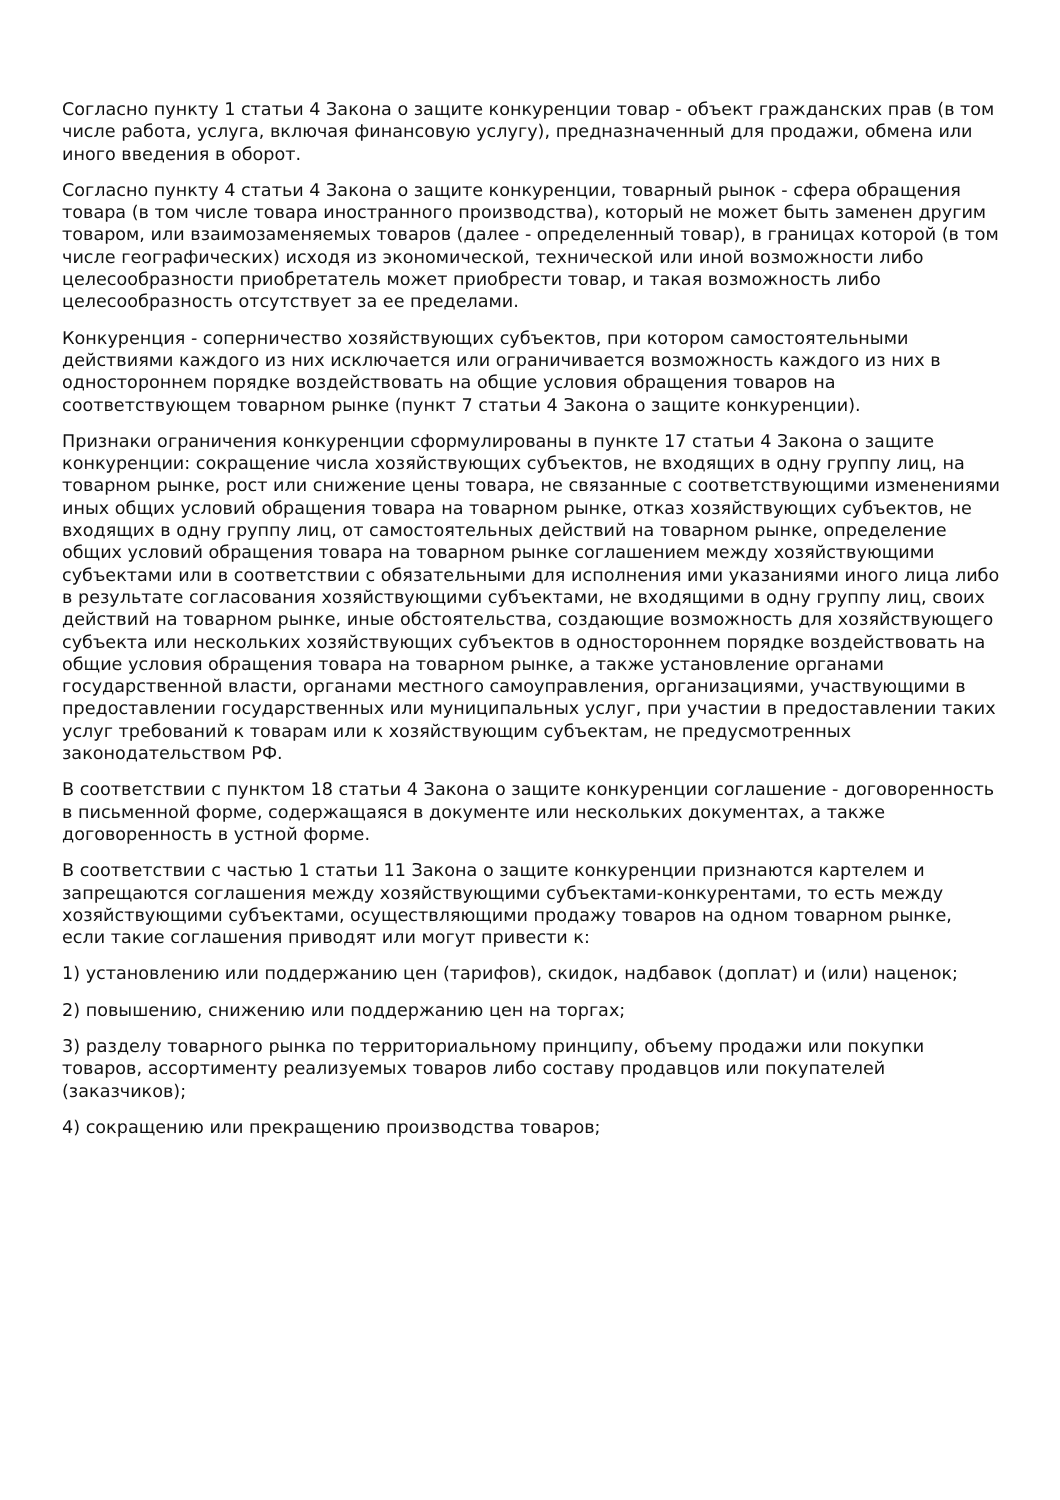Согласно пункту 1 статьи 4 Закона о защите конкуренции товар - объект гражданских прав (в том числе работа, услуга, включая финансовую услугу), предназначенный для продажи, обмена или иного введения в оборот.
Согласно пункту 4 статьи 4 Закона о защите конкуренции, товарный рынок - сфера обращения товара (в том числе товара иностранного производства), который не может быть заменен другим товаром, или взаимозаменяемых товаров (далее - определенный товар), в границах которой (в том числе географических) исходя из экономической, технической или иной возможности либо целесообразности приобретатель может приобрести товар, и такая возможность либо целесообразность отсутствует за ее пределами.
Конкуренция - соперничество хозяйствующих субъектов, при котором самостоятельными действиями каждого из них исключается или ограничивается возможность каждого из них в одностороннем порядке воздействовать на общие условия обращения товаров на соответствующем товарном рынке (пункт 7 статьи 4 Закона о защите конкуренции).
Признаки ограничения конкуренции сформулированы в пункте 17 статьи 4 Закона о защите конкуренции: сокращение числа хозяйствующих субъектов, не входящих в одну группу лиц, на товарном рынке, рост или снижение цены товара, не связанные с соответствующими изменениями иных общих условий обращения товара на товарном рынке, отказ хозяйствующих субъектов, не входящих в одну группу лиц, от самостоятельных действий на товарном рынке, определение общих условий обращения товара на товарном рынке соглашением между хозяйствующими субъектами или в соответствии с обязательными для исполнения ими указаниями иного лица либо в результате согласования хозяйствующими субъектами, не входящими в одну группу лиц, своих действий на товарном рынке, иные обстоятельства, создающие возможность для хозяйствующего субъекта или нескольких хозяйствующих субъектов в одностороннем порядке воздействовать на общие условия обращения товара на товарном рынке, а также установление органами государственной власти, органами местного самоуправления, организациями, участвующими в предоставлении государственных или муниципальных услуг, при участии в предоставлении таких услуг требований к товарам или к хозяйствующим субъектам, не предусмотренных законодательством РФ.
В соответствии с пунктом 18 статьи 4 Закона о защите конкуренции соглашение - договоренность в письменной форме, содержащаяся в документе или нескольких документах, а также договоренность в устной форме.
В соответствии с частью 1 статьи 11 Закона о защите конкуренции признаются картелем и запрещаются соглашения между хозяйствующими субъектами-конкурентами, то есть между хозяйствующими субъектами, осуществляющими продажу товаров на одном товарном рынке, если такие соглашения приводят или могут привести к:
1) установлению или поддержанию цен (тарифов), скидок, надбавок (доплат) и (или) наценок;
2) повышению, снижению или поддержанию цен на торгах;
3) разделу товарного рынка по территориальному принципу, объему продажи или покупки товаров, ассортименту реализуемых товаров либо составу продавцов или покупателей (заказчиков);
4) сокращению или прекращению производства товаров;